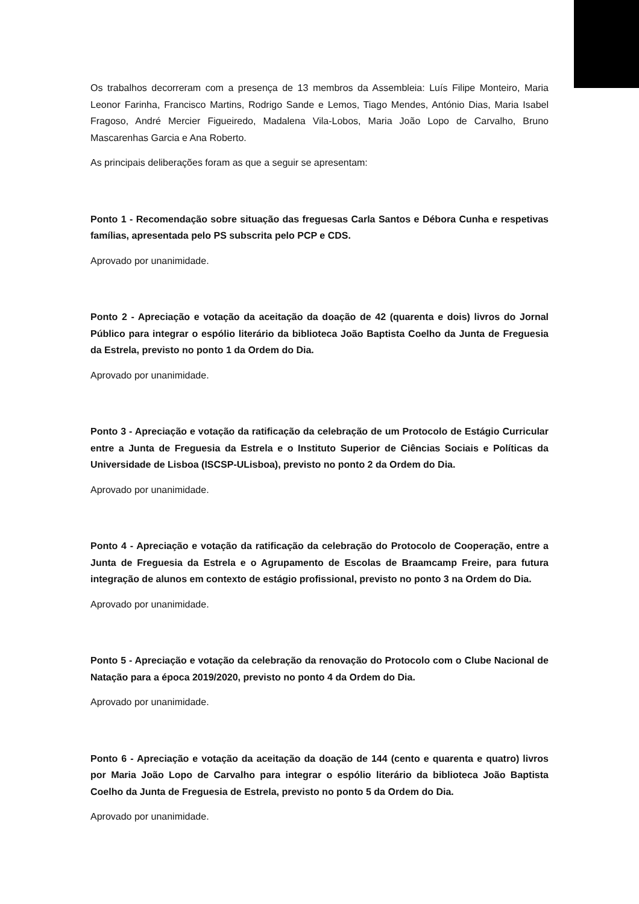Os trabalhos decorreram com a presença de 13 membros da Assembleia: Luís Filipe Monteiro, Maria Leonor Farinha, Francisco Martins, Rodrigo Sande e Lemos, Tiago Mendes, António Dias, Maria Isabel Fragoso, André Mercier Figueiredo, Madalena Vila-Lobos, Maria João Lopo de Carvalho, Bruno Mascarenhas Garcia e Ana Roberto.
As principais deliberações foram as que a seguir se apresentam:
Ponto 1 - Recomendação sobre situação das freguesas Carla Santos e Débora Cunha e respetivas famílias, apresentada pelo PS subscrita pelo PCP e CDS.
Aprovado por unanimidade.
Ponto 2 - Apreciação e votação da aceitação da doação de 42 (quarenta e dois) livros do Jornal Público para integrar o espólio literário da biblioteca João Baptista Coelho da Junta de Freguesia da Estrela, previsto no ponto 1 da Ordem do Dia.
Aprovado por unanimidade.
Ponto 3 - Apreciação e votação da ratificação da celebração de um Protocolo de Estágio Curricular entre a Junta de Freguesia da Estrela e o Instituto Superior de Ciências Sociais e Políticas da Universidade de Lisboa (ISCSP-ULisboa), previsto no ponto 2 da Ordem do Dia.
Aprovado por unanimidade.
Ponto 4 - Apreciação e votação da ratificação da celebração do Protocolo de Cooperação, entre a Junta de Freguesia da Estrela e o Agrupamento de Escolas de Braamcamp Freire, para futura integração de alunos em contexto de estágio profissional, previsto no ponto 3 na Ordem do Dia.
Aprovado por unanimidade.
Ponto 5 - Apreciação e votação da celebração da renovação do Protocolo com o Clube Nacional de Natação para a época 2019/2020, previsto no ponto 4 da Ordem do Dia.
Aprovado por unanimidade.
Ponto 6 - Apreciação e votação da aceitação da doação de 144 (cento e quarenta e quatro) livros por Maria João Lopo de Carvalho para integrar o espólio literário da biblioteca João Baptista Coelho da Junta de Freguesia de Estrela, previsto no ponto 5 da Ordem do Dia.
Aprovado por unanimidade.